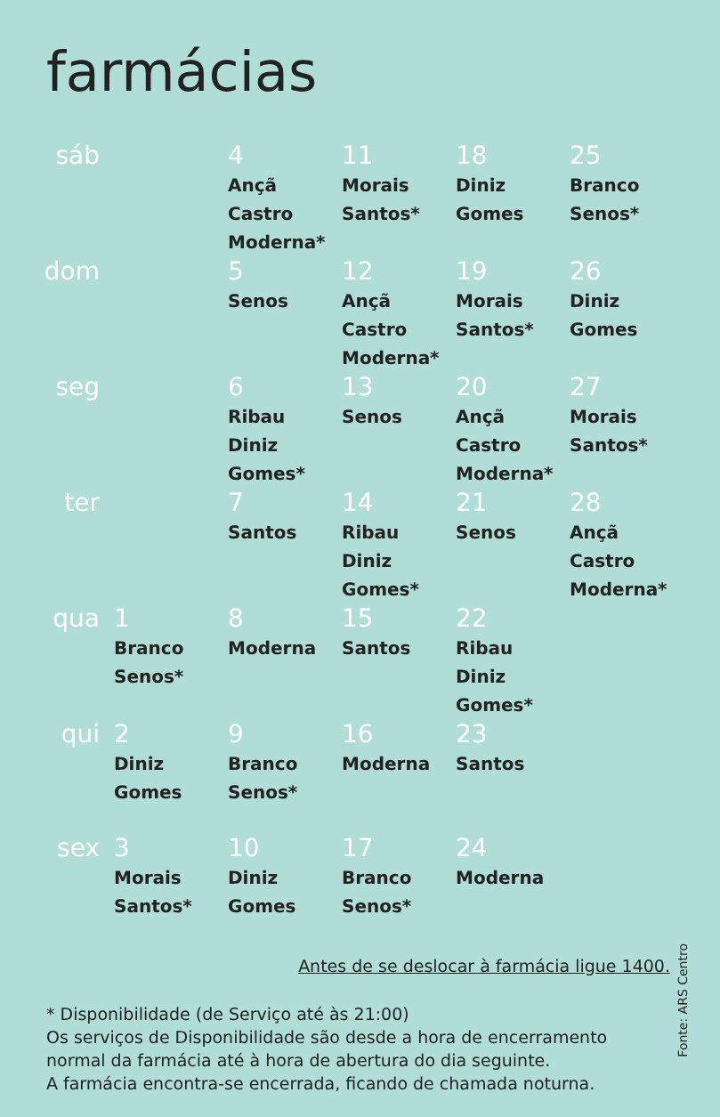farmácias
| sáb | | 4 Ançã Castro Moderna* | 11 Morais Santos* | 18 Diniz Gomes | 25 Branco Senos* |
| dom | | 5 Senos | 12 Ançã Castro Moderna* | 19 Morais Santos* | 26 Diniz Gomes |
| seg | | 6 Ribau Diniz Gomes* | 13 Senos | 20 Ançã Castro Moderna* | 27 Morais Santos* |
| ter | | 7 Santos | 14 Ribau Diniz Gomes* | 21 Senos | 28 Ançã Castro Moderna* |
| qua | 1 Branco Senos* | 8 Moderna | 15 Santos | 22 Ribau Diniz Gomes* | |
| qui | 2 Diniz Gomes | 9 Branco Senos* | 16 Moderna | 23 Santos | |
| sex | 3 Morais Santos* | 10 Diniz Gomes | 17 Branco Senos* | 24 Moderna | |
Antes de se deslocar à farmácia ligue 1400.
* Disponibilidade (de Serviço até às 21:00)
Os serviços de Disponibilidade são desde a hora de encerramento
normal da farmácia até à hora de abertura do dia seguinte.
A farmácia encontra-se encerrada, ficando de chamada noturna.
Fonte: ARS Centro